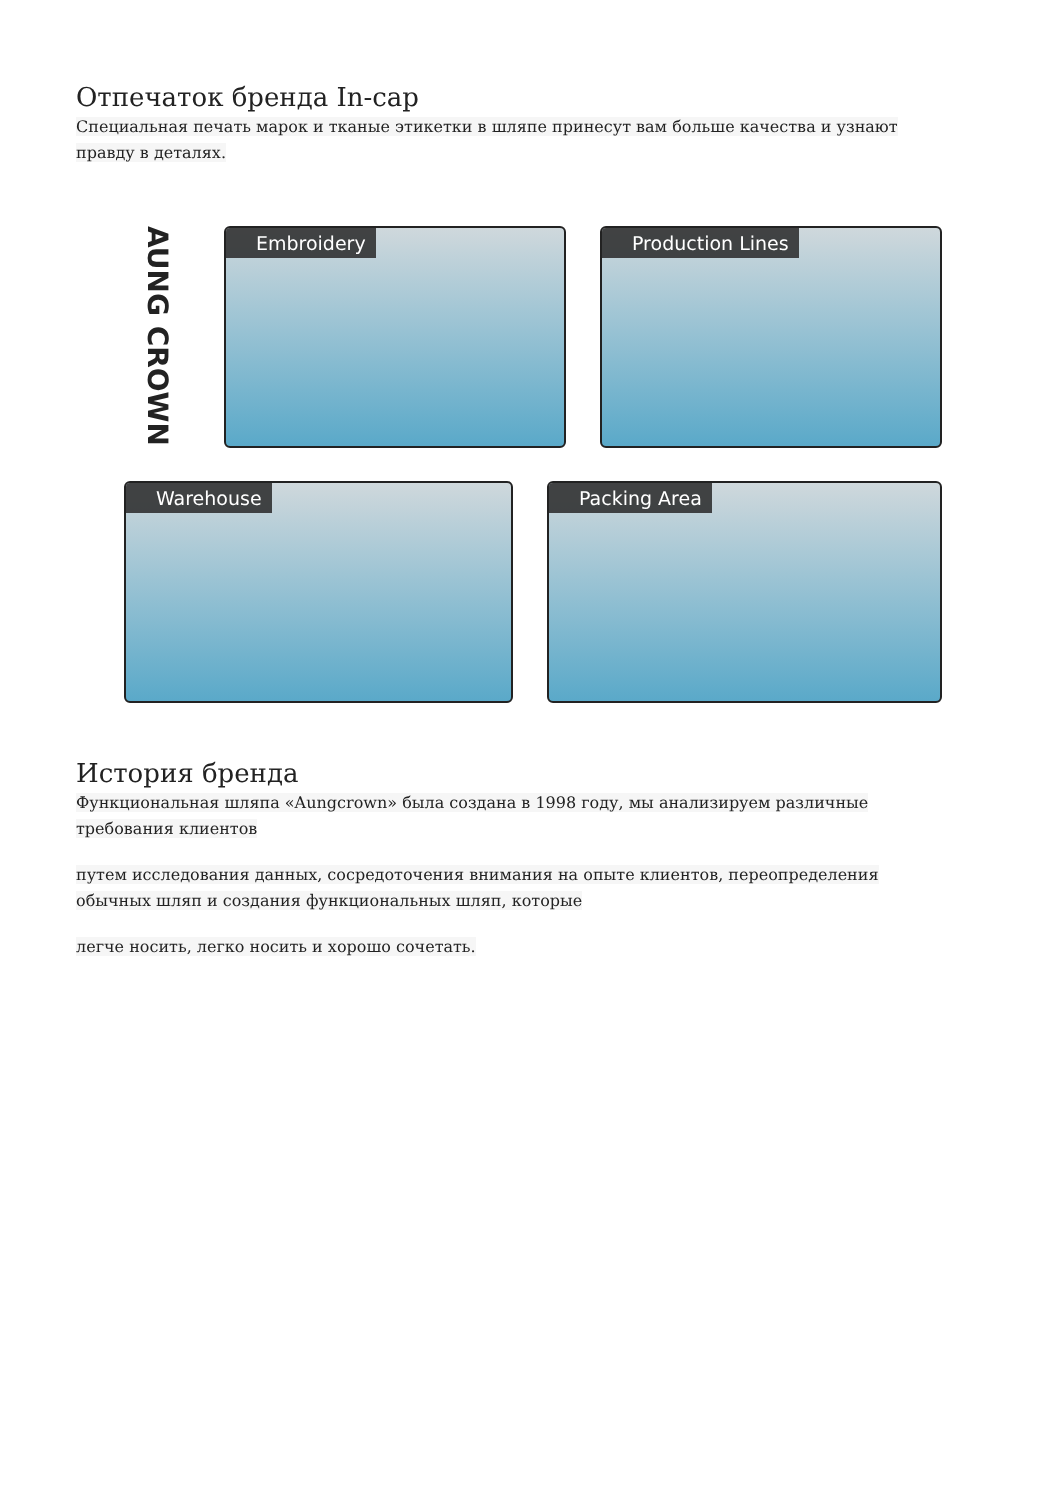Отпечаток бренда In-cap
Специальная печать марок и тканые этикетки в шляпе принесут вам больше качества и узнают правду в деталях.
AUNG CROWN
Embroidery Production Lines
Warehouse Packing Area
История бренда
Функциональная шляпа «Aungcrown» была создана в 1998 году, мы анализируем различные требования клиентов
путем исследования данных, сосредоточения внимания на опыте клиентов, переопределения обычных шляп и создания функциональных шляп, которые
легче носить, легко носить и хорошо сочетать.